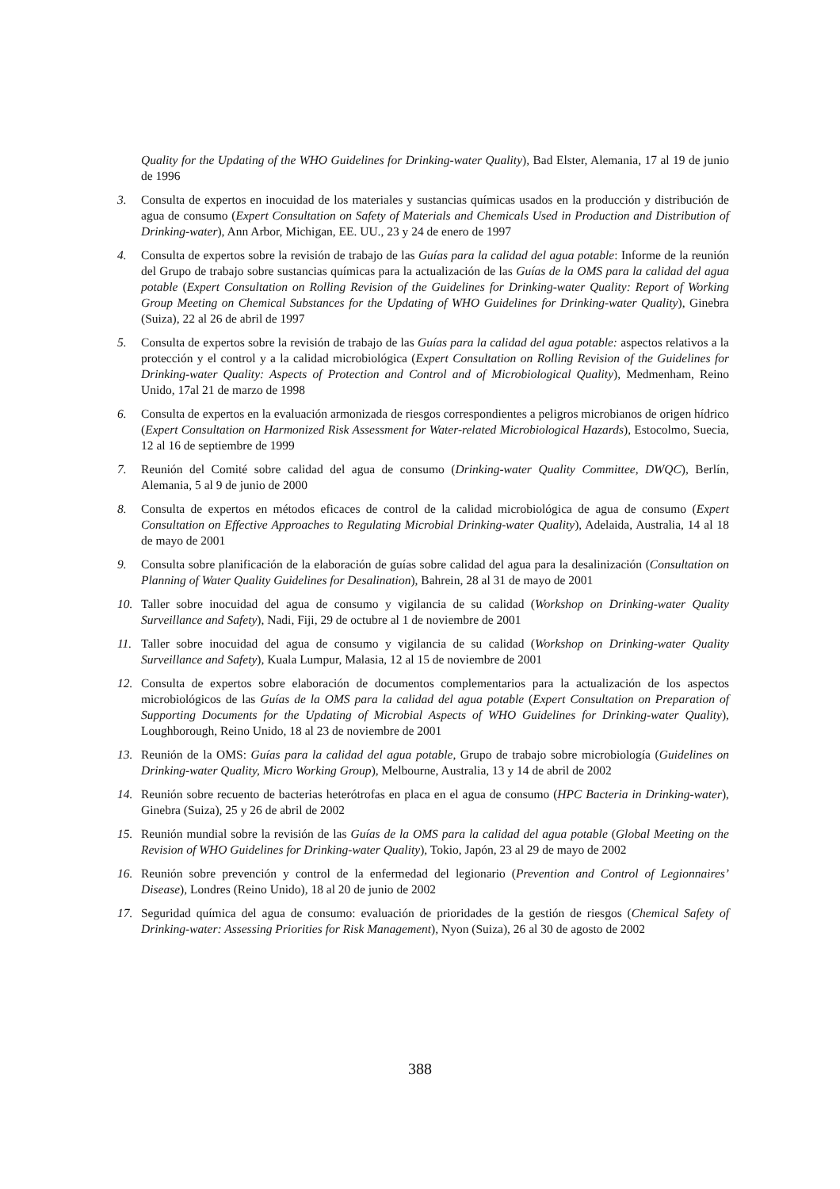Quality for the Updating of the WHO Guidelines for Drinking-water Quality), Bad Elster, Alemania, 17 al 19 de junio de 1996
3. Consulta de expertos en inocuidad de los materiales y sustancias químicas usados en la producción y distribución de agua de consumo (Expert Consultation on Safety of Materials and Chemicals Used in Production and Distribution of Drinking-water), Ann Arbor, Michigan, EE. UU., 23 y 24 de enero de 1997
4. Consulta de expertos sobre la revisión de trabajo de las Guías para la calidad del agua potable: Informe de la reunión del Grupo de trabajo sobre sustancias químicas para la actualización de las Guías de la OMS para la calidad del agua potable (Expert Consultation on Rolling Revision of the Guidelines for Drinking-water Quality: Report of Working Group Meeting on Chemical Substances for the Updating of WHO Guidelines for Drinking-water Quality), Ginebra (Suiza), 22 al 26 de abril de 1997
5. Consulta de expertos sobre la revisión de trabajo de las Guías para la calidad del agua potable: aspectos relativos a la protección y el control y a la calidad microbiológica (Expert Consultation on Rolling Revision of the Guidelines for Drinking-water Quality: Aspects of Protection and Control and of Microbiological Quality), Medmenham, Reino Unido, 17al 21 de marzo de 1998
6. Consulta de expertos en la evaluación armonizada de riesgos correspondientes a peligros microbianos de origen hídrico (Expert Consultation on Harmonized Risk Assessment for Water-related Microbiological Hazards), Estocolmo, Suecia, 12 al 16 de septiembre de 1999
7. Reunión del Comité sobre calidad del agua de consumo (Drinking-water Quality Committee, DWQC), Berlín, Alemania, 5 al 9 de junio de 2000
8. Consulta de expertos en métodos eficaces de control de la calidad microbiológica de agua de consumo (Expert Consultation on Effective Approaches to Regulating Microbial Drinking-water Quality), Adelaida, Australia, 14 al 18 de mayo de 2001
9. Consulta sobre planificación de la elaboración de guías sobre calidad del agua para la desalinización (Consultation on Planning of Water Quality Guidelines for Desalination), Bahrein, 28 al 31 de mayo de 2001
10. Taller sobre inocuidad del agua de consumo y vigilancia de su calidad (Workshop on Drinking-water Quality Surveillance and Safety), Nadi, Fiji, 29 de octubre al 1 de noviembre de 2001
11. Taller sobre inocuidad del agua de consumo y vigilancia de su calidad (Workshop on Drinking-water Quality Surveillance and Safety), Kuala Lumpur, Malasia, 12 al 15 de noviembre de 2001
12. Consulta de expertos sobre elaboración de documentos complementarios para la actualización de los aspectos microbiológicos de las Guías de la OMS para la calidad del agua potable (Expert Consultation on Preparation of Supporting Documents for the Updating of Microbial Aspects of WHO Guidelines for Drinking-water Quality), Loughborough, Reino Unido, 18 al 23 de noviembre de 2001
13. Reunión de la OMS: Guías para la calidad del agua potable, Grupo de trabajo sobre microbiología (Guidelines on Drinking-water Quality, Micro Working Group), Melbourne, Australia, 13 y 14 de abril de 2002
14. Reunión sobre recuento de bacterias heterótrofas en placa en el agua de consumo (HPC Bacteria in Drinking-water), Ginebra (Suiza), 25 y 26 de abril de 2002
15. Reunión mundial sobre la revisión de las Guías de la OMS para la calidad del agua potable (Global Meeting on the Revision of WHO Guidelines for Drinking-water Quality), Tokio, Japón, 23 al 29 de mayo de 2002
16. Reunión sobre prevención y control de la enfermedad del legionario (Prevention and Control of Legionnaires’ Disease), Londres (Reino Unido), 18 al 20 de junio de 2002
17. Seguridad química del agua de consumo: evaluación de prioridades de la gestión de riesgos (Chemical Safety of Drinking-water: Assessing Priorities for Risk Management), Nyon (Suiza), 26 al 30 de agosto de 2002
388